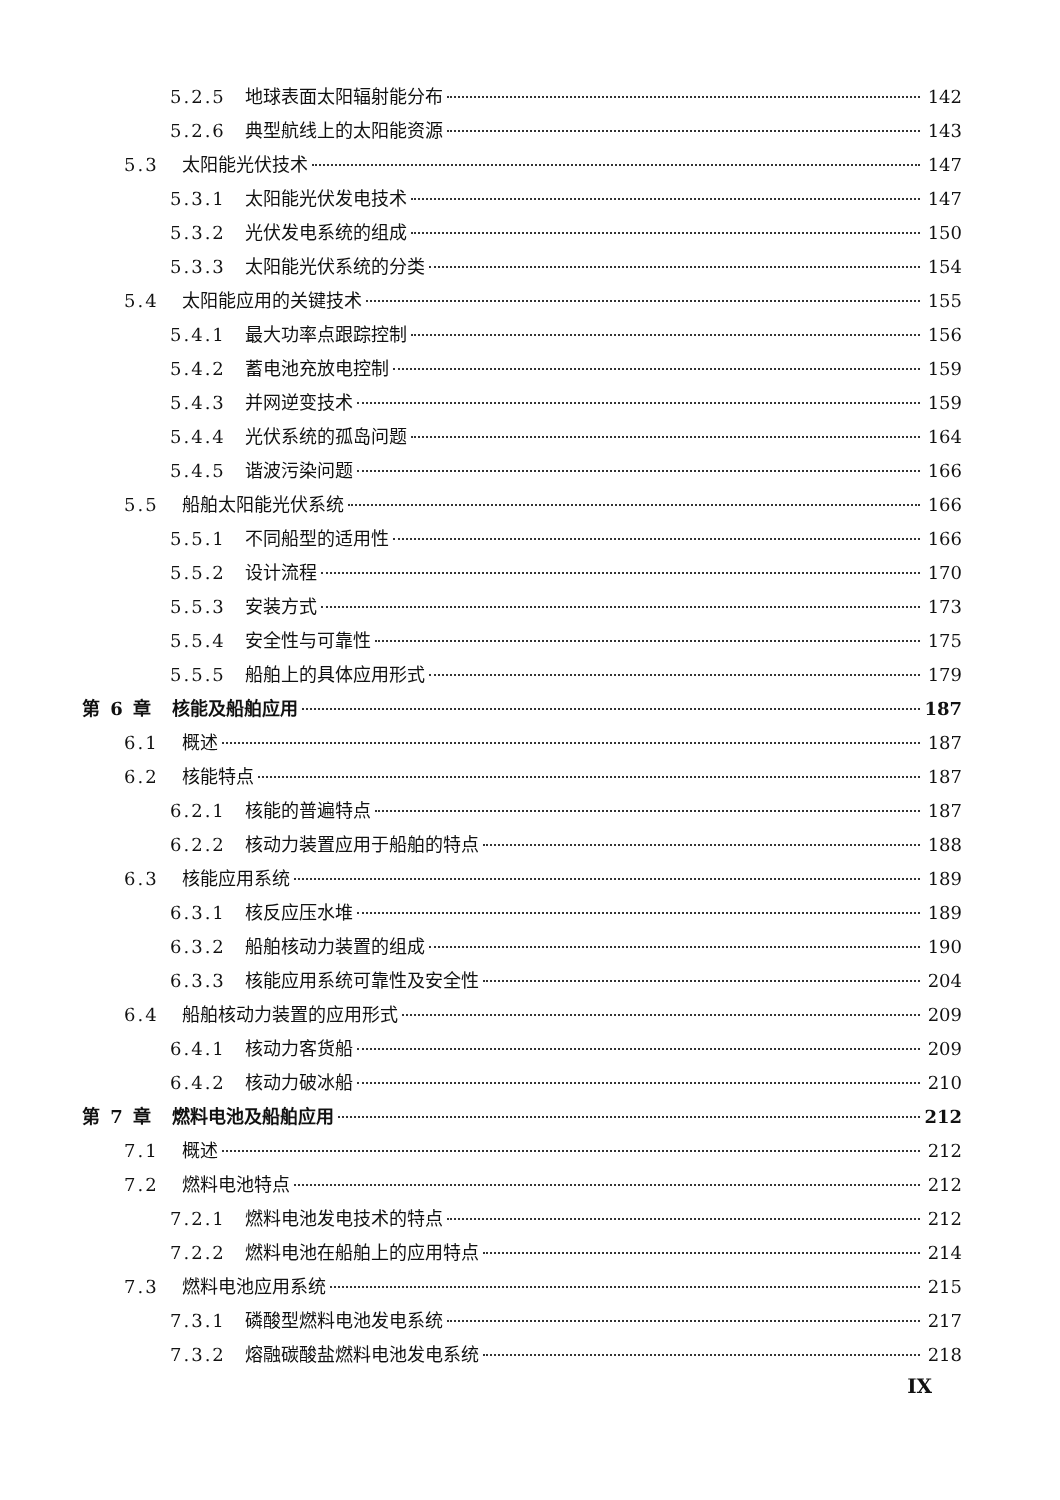5.2.5 地球表面太阳辐射能分布 142
5.2.6 典型航线上的太阳能资源 143
5.3 太阳能光伏技术 147
5.3.1 太阳能光伏发电技术 147
5.3.2 光伏发电系统的组成 150
5.3.3 太阳能光伏系统的分类 154
5.4 太阳能应用的关键技术 155
5.4.1 最大功率点跟踪控制 156
5.4.2 蓄电池充放电控制 159
5.4.3 并网逆变技术 159
5.4.4 光伏系统的孤岛问题 164
5.4.5 谐波污染问题 166
5.5 船舶太阳能光伏系统 166
5.5.1 不同船型的适用性 166
5.5.2 设计流程 170
5.5.3 安装方式 173
5.5.4 安全性与可靠性 175
5.5.5 船舶上的具体应用形式 179
第 6 章 核能及船舶应用 187
6.1 概述 187
6.2 核能特点 187
6.2.1 核能的普遍特点 187
6.2.2 核动力装置应用于船舶的特点 188
6.3 核能应用系统 189
6.3.1 核反应压水堆 189
6.3.2 船舶核动力装置的组成 190
6.3.3 核能应用系统可靠性及安全性 204
6.4 船舶核动力装置的应用形式 209
6.4.1 核动力客货船 209
6.4.2 核动力破冰船 210
第 7 章 燃料电池及船舶应用 212
7.1 概述 212
7.2 燃料电池特点 212
7.2.1 燃料电池发电技术的特点 212
7.2.2 燃料电池在船舶上的应用特点 214
7.3 燃料电池应用系统 215
7.3.1 磷酸型燃料电池发电系统 217
7.3.2 熔融碳酸盐燃料电池发电系统 218
IX